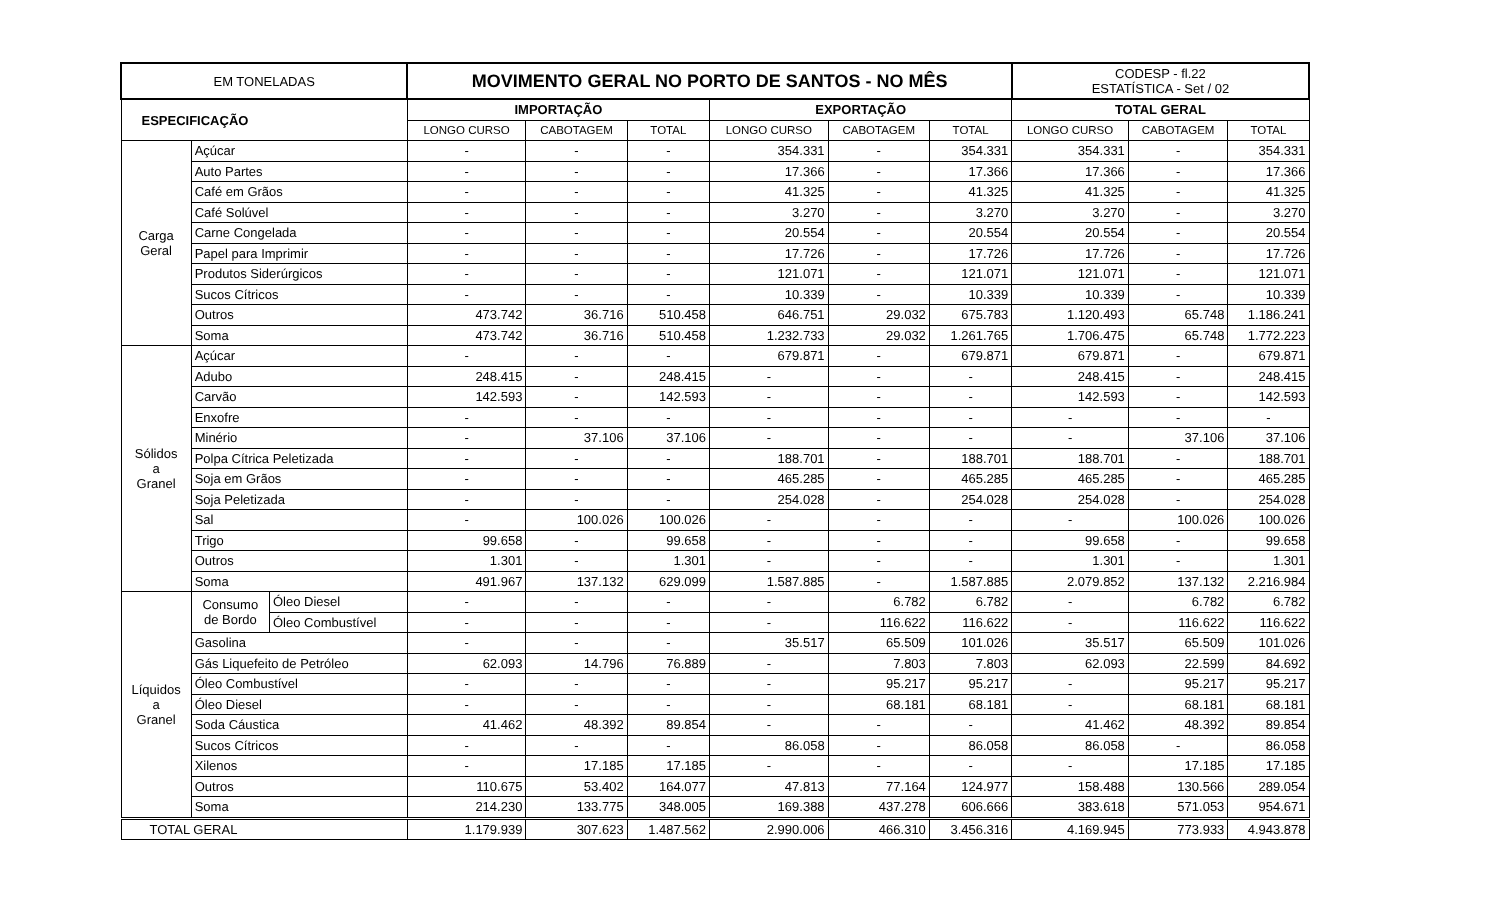| EM TONELADAS | | | MOVIMENTO GERAL NO PORTO DE SANTOS - NO MÊS | | | | | | CODESP - fl.22 ESTATÍSTICA - Set / 02 | | |
| ESPECIFICAÇÃO | | | IMPORTAÇÃO | | | EXPORTAÇÃO | | | TOTAL GERAL | | |
| | | | LONGO CURSO | CABOTAGEM | TOTAL | LONGO CURSO | CABOTAGEM | TOTAL | LONGO CURSO | CABOTAGEM | TOTAL |
| Carga Geral | Açúcar | | - | - | - | 354.331 | - | 354.331 | 354.331 | - | 354.331 |
| | Auto Partes | | - | - | - | 17.366 | - | 17.366 | 17.366 | - | 17.366 |
| | Café em Grãos | | - | - | - | 41.325 | - | 41.325 | 41.325 | - | 41.325 |
| | Café Solúvel | | - | - | - | 3.270 | - | 3.270 | 3.270 | - | 3.270 |
| | Carne Congelada | | - | - | - | 20.554 | - | 20.554 | 20.554 | - | 20.554 |
| | Papel para Imprimir | | - | - | - | 17.726 | - | 17.726 | 17.726 | - | 17.726 |
| | Produtos Siderúrgicos | | - | - | - | 121.071 | - | 121.071 | 121.071 | - | 121.071 |
| | Sucos Cítricos | | - | - | - | 10.339 | - | 10.339 | 10.339 | - | 10.339 |
| | Outros | | 473.742 | 36.716 | 510.458 | 646.751 | 29.032 | 675.783 | 1.120.493 | 65.748 | 1.186.241 |
| | Soma | | 473.742 | 36.716 | 510.458 | 1.232.733 | 29.032 | 1.261.765 | 1.706.475 | 65.748 | 1.772.223 |
| Sólidos a Granel | Açúcar | | - | - | - | 679.871 | - | 679.871 | 679.871 | - | 679.871 |
| | Adubo | | 248.415 | - | 248.415 | - | - | - | 248.415 | - | 248.415 |
| | Carvão | | 142.593 | - | 142.593 | - | - | - | 142.593 | - | 142.593 |
| | Enxofre | | - | - | - | - | - | - | - | - | - |
| | Minério | | - | 37.106 | 37.106 | - | - | - | - | 37.106 | 37.106 |
| | Polpa Cítrica Peletizada | | - | - | - | 188.701 | - | 188.701 | 188.701 | - | 188.701 |
| | Soja em Grãos | | - | - | - | 465.285 | - | 465.285 | 465.285 | - | 465.285 |
| | Soja Peletizada | | - | - | - | 254.028 | - | 254.028 | 254.028 | - | 254.028 |
| | Sal | | - | 100.026 | 100.026 | - | - | - | - | 100.026 | 100.026 |
| | Trigo | | 99.658 | - | 99.658 | - | - | - | 99.658 | - | 99.658 |
| | Outros | | 1.301 | - | 1.301 | - | - | - | 1.301 | - | 1.301 |
| | Soma | | 491.967 | 137.132 | 629.099 | 1.587.885 | - | 1.587.885 | 2.079.852 | 137.132 | 2.216.984 |
| Líquidos a Granel | Consumo de Bordo | Óleo Diesel | - | - | - | - | 6.782 | 6.782 | - | 6.782 | 6.782 |
| | | Óleo Combustível | - | - | - | - | 116.622 | 116.622 | - | 116.622 | 116.622 |
| | Gasolina | | - | - | - | 35.517 | 65.509 | 101.026 | 35.517 | 65.509 | 101.026 |
| | Gás Liquefeito de Petróleo | | 62.093 | 14.796 | 76.889 | - | 7.803 | 7.803 | 62.093 | 22.599 | 84.692 |
| | Óleo Combustível | | - | - | - | - | 95.217 | 95.217 | - | 95.217 | 95.217 |
| | Óleo Diesel | | - | - | - | - | 68.181 | 68.181 | - | 68.181 | 68.181 |
| | Soda Cáustica | | 41.462 | 48.392 | 89.854 | - | - | - | 41.462 | 48.392 | 89.854 |
| | Sucos Cítricos | | - | - | - | 86.058 | - | 86.058 | 86.058 | - | 86.058 |
| | Xilenos | | - | 17.185 | 17.185 | - | - | - | - | 17.185 | 17.185 |
| | Outros | | 110.675 | 53.402 | 164.077 | 47.813 | 77.164 | 124.977 | 158.488 | 130.566 | 289.054 |
| | Soma | | 214.230 | 133.775 | 348.005 | 169.388 | 437.278 | 606.666 | 383.618 | 571.053 | 954.671 |
| TOTAL GERAL | | | 1.179.939 | 307.623 | 1.487.562 | 2.990.006 | 466.310 | 3.456.316 | 4.169.945 | 773.933 | 4.943.878 |